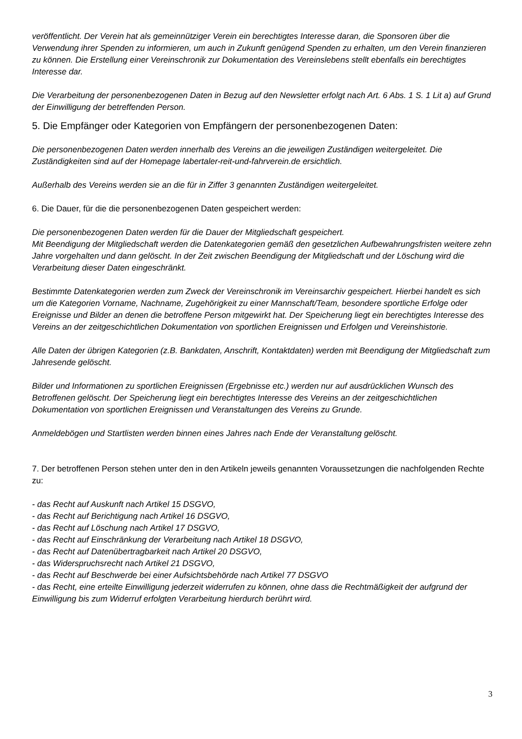veröffentlicht. Der Verein hat als gemeinnütziger Verein ein berechtigtes Interesse daran, die Sponsoren über die Verwendung ihrer Spenden zu informieren, um auch in Zukunft genügend Spenden zu erhalten, um den Verein finanzieren zu können. Die Erstellung einer Vereinschronik zur Dokumentation des Vereinslebens stellt ebenfalls ein berechtigtes Interesse dar.
Die Verarbeitung der personenbezogenen Daten in Bezug auf den Newsletter erfolgt nach Art. 6 Abs. 1 S. 1 Lit a) auf Grund der Einwilligung der betreffenden Person.
5. Die Empfänger oder Kategorien von Empfängern der personenbezogenen Daten:
Die personenbezogenen Daten werden innerhalb des Vereins an die jeweiligen Zuständigen weitergeleitet. Die Zuständigkeiten sind auf der Homepage labertaler-reit-und-fahrverein.de ersichtlich.
Außerhalb des Vereins werden sie an die für in Ziffer 3 genannten Zuständigen weitergeleitet.
6. Die Dauer, für die die personenbezogenen Daten gespeichert werden:
Die personenbezogenen Daten werden für die Dauer der Mitgliedschaft gespeichert.
Mit Beendigung der Mitgliedschaft werden die Datenkategorien gemäß den gesetzlichen Aufbewahrungsfristen weitere zehn Jahre vorgehalten und dann gelöscht. In der Zeit zwischen Beendigung der Mitgliedschaft und der Löschung wird die Verarbeitung dieser Daten eingeschränkt.
Bestimmte Datenkategorien werden zum Zweck der Vereinschronik im Vereinsarchiv gespeichert. Hierbei handelt es sich um die Kategorien Vorname, Nachname, Zugehörigkeit zu einer Mannschaft/Team, besondere sportliche Erfolge oder Ereignisse und Bilder an denen die betroffene Person mitgewirkt hat. Der Speicherung liegt ein berechtigtes Interesse des Vereins an der zeitgeschichtlichen Dokumentation von sportlichen Ereignissen und Erfolgen und Vereinshistorie.
Alle Daten der übrigen Kategorien (z.B. Bankdaten, Anschrift, Kontaktdaten) werden mit Beendigung der Mitgliedschaft zum Jahresende gelöscht.
Bilder und Informationen zu sportlichen Ereignissen (Ergebnisse etc.) werden nur auf ausdrücklichen Wunsch des Betroffenen gelöscht. Der Speicherung liegt ein berechtigtes Interesse des Vereins an der zeitgeschichtlichen Dokumentation von sportlichen Ereignissen und Veranstaltungen des Vereins zu Grunde.
Anmeldebögen und Startlisten werden binnen eines Jahres nach Ende der Veranstaltung gelöscht.
7. Der betroffenen Person stehen unter den in den Artikeln jeweils genannten Voraussetzungen die nachfolgenden Rechte zu:
- das Recht auf Auskunft nach Artikel 15 DSGVO,
- das Recht auf Berichtigung nach Artikel 16 DSGVO,
- das Recht auf Löschung nach Artikel 17 DSGVO,
- das Recht auf Einschränkung der Verarbeitung nach Artikel 18 DSGVO,
- das Recht auf Datenübertragbarkeit nach Artikel 20 DSGVO,
- das Widerspruchsrecht nach Artikel 21 DSGVO,
- das Recht auf Beschwerde bei einer Aufsichtsbehörde nach Artikel 77 DSGVO
- das Recht, eine erteilte Einwilligung jederzeit widerrufen zu können, ohne dass die Rechtmäßigkeit der aufgrund der Einwilligung bis zum Widerruf erfolgten Verarbeitung hierdurch berührt wird.
3